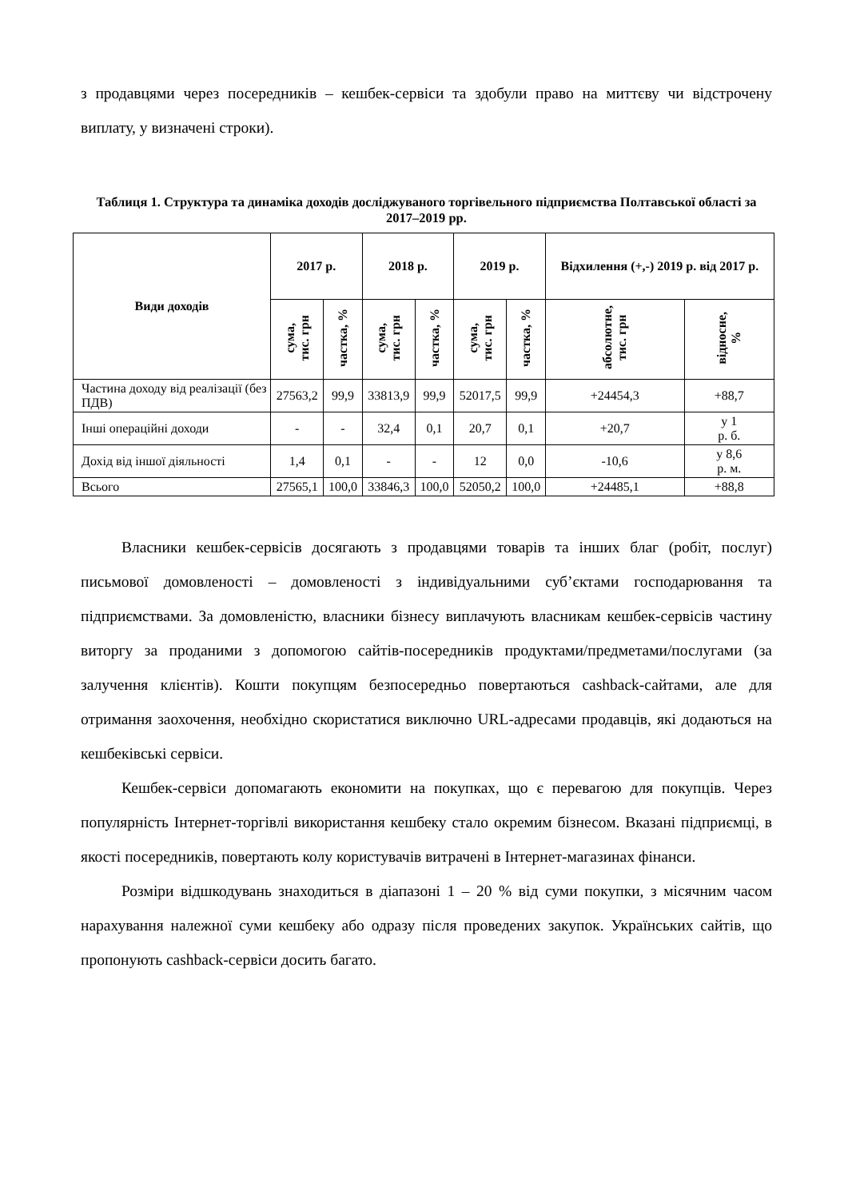з продавцями через посередників – кешбек-сервіси та здобули право на миттєву чи відстрочену виплату, у визначені строки).
Таблиця 1. Структура та динаміка доходів досліджуваного торгівельного підприємства Полтавської області за 2017–2019 рр.
| Види доходів | 2017 р. | | 2018 р. | | 2019 р. | | Відхилення (+,-) 2019 р. від 2017 р. | |
| --- | --- | --- | --- | --- | --- | --- | --- | --- |
| | сума, тис. грн | частка, % | сума, тис. грн | частка, % | сума, тис. грн | частка, % | абсолютне, тис. грн | відносне, % |
| Частина доходу від реалізації (без ПДВ) | 27563,2 | 99,9 | 33813,9 | 99,9 | 52017,5 | 99,9 | +24454,3 | +88,7 |
| Інші операційні доходи | - | - | 32,4 | 0,1 | 20,7 | 0,1 | +20,7 | у 1 р. б. |
| Дохід від іншої діяльності | 1,4 | 0,1 | - | - | 12 | 0,0 | -10,6 | у 8,6 р. м. |
| Всього | 27565,1 | 100,0 | 33846,3 | 100,0 | 52050,2 | 100,0 | +24485,1 | +88,8 |
Власники кешбек-сервісів досягають з продавцями товарів та інших благ (робіт, послуг) письмової домовленості – домовленості з індивідуальними суб’єктами господарювання та підприємствами. За домовленістю, власники бізнесу виплачують власникам кешбек-сервісів частину виторгу за проданими з допомогою сайтів-посередників продуктами/предметами/послугами (за залучення клієнтів). Кошти покупцям безпосередньо повертаються cashback-сайтами, але для отримання заохочення, необхідно скористатися виключно URL-адресами продавців, які додаються на кешбеківські сервіси.
Кешбек-сервіси допомагають економити на покупках, що є перевагою для покупців. Через популярність Інтернет-торгівлі використання кешбеку стало окремим бізнесом. Вказані підприємці, в якості посередників, повертають колу користувачів витрачені в Інтернет-магазинах фінанси.
Розміри відшкодувань знаходиться в діапазоні 1 – 20 % від суми покупки, з місячним часом нарахування належної суми кешбеку або одразу після проведених закупок. Українських сайтів, що пропонують cashback-сервіси досить багато.